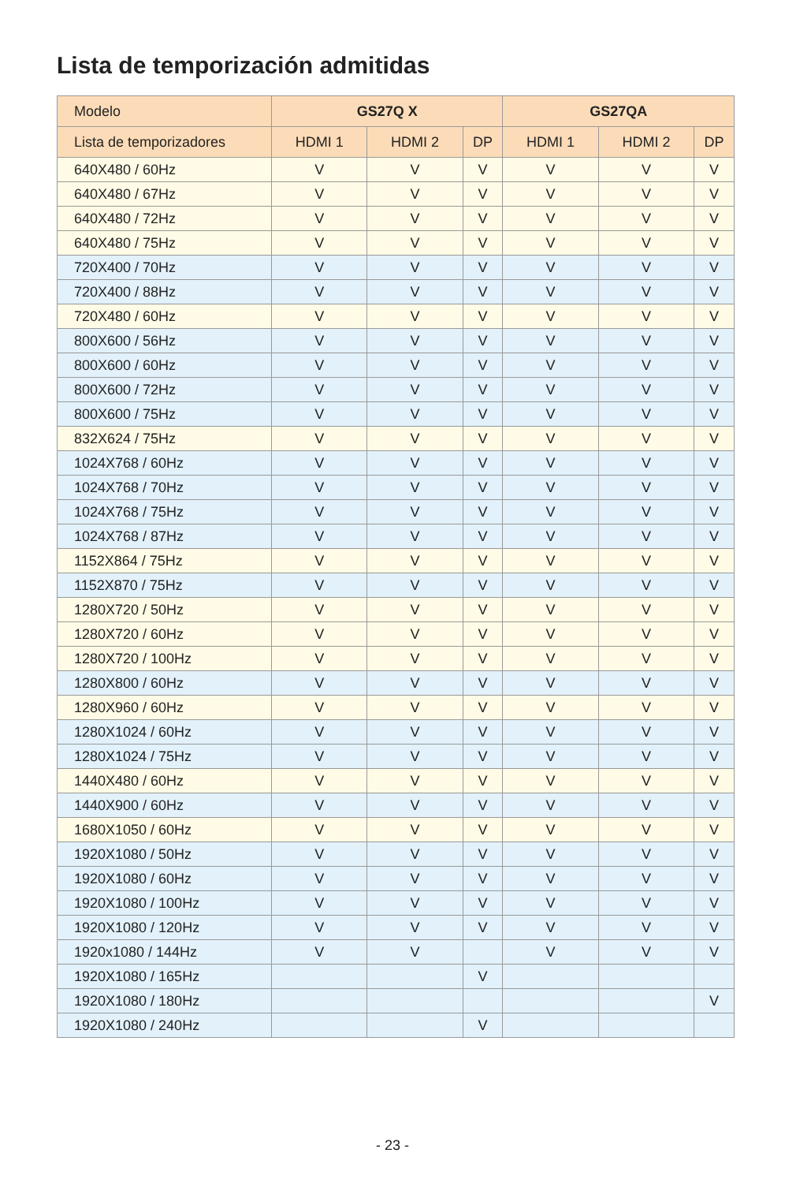Lista de temporización admitidas
| Modelo | GS27Q X | | | GS27QA | | |
| --- | --- | --- | --- | --- | --- | --- |
| Lista de temporizadores | HDMI 1 | HDMI 2 | DP | HDMI 1 | HDMI 2 | DP |
| 640X480 / 60Hz | V | V | V | V | V | V |
| 640X480 / 67Hz | V | V | V | V | V | V |
| 640X480 / 72Hz | V | V | V | V | V | V |
| 640X480 / 75Hz | V | V | V | V | V | V |
| 720X400 / 70Hz | V | V | V | V | V | V |
| 720X400 / 88Hz | V | V | V | V | V | V |
| 720X480 / 60Hz | V | V | V | V | V | V |
| 800X600 / 56Hz | V | V | V | V | V | V |
| 800X600 / 60Hz | V | V | V | V | V | V |
| 800X600 / 72Hz | V | V | V | V | V | V |
| 800X600 / 75Hz | V | V | V | V | V | V |
| 832X624 / 75Hz | V | V | V | V | V | V |
| 1024X768 / 60Hz | V | V | V | V | V | V |
| 1024X768 / 70Hz | V | V | V | V | V | V |
| 1024X768 / 75Hz | V | V | V | V | V | V |
| 1024X768 / 87Hz | V | V | V | V | V | V |
| 1152X864 / 75Hz | V | V | V | V | V | V |
| 1152X870 / 75Hz | V | V | V | V | V | V |
| 1280X720 / 50Hz | V | V | V | V | V | V |
| 1280X720 / 60Hz | V | V | V | V | V | V |
| 1280X720 / 100Hz | V | V | V | V | V | V |
| 1280X800 / 60Hz | V | V | V | V | V | V |
| 1280X960 / 60Hz | V | V | V | V | V | V |
| 1280X1024 / 60Hz | V | V | V | V | V | V |
| 1280X1024 / 75Hz | V | V | V | V | V | V |
| 1440X480 / 60Hz | V | V | V | V | V | V |
| 1440X900 / 60Hz | V | V | V | V | V | V |
| 1680X1050 / 60Hz | V | V | V | V | V | V |
| 1920X1080 / 50Hz | V | V | V | V | V | V |
| 1920X1080 / 60Hz | V | V | V | V | V | V |
| 1920X1080 / 100Hz | V | V | V | V | V | V |
| 1920X1080 / 120Hz | V | V | V | V | V | V |
| 1920x1080 / 144Hz | V | V | | V | V | V |
| 1920X1080 / 165Hz | | | V | | | |
| 1920X1080 / 180Hz | | | | | | V |
| 1920X1080 / 240Hz | | | V | | | |
- 23 -